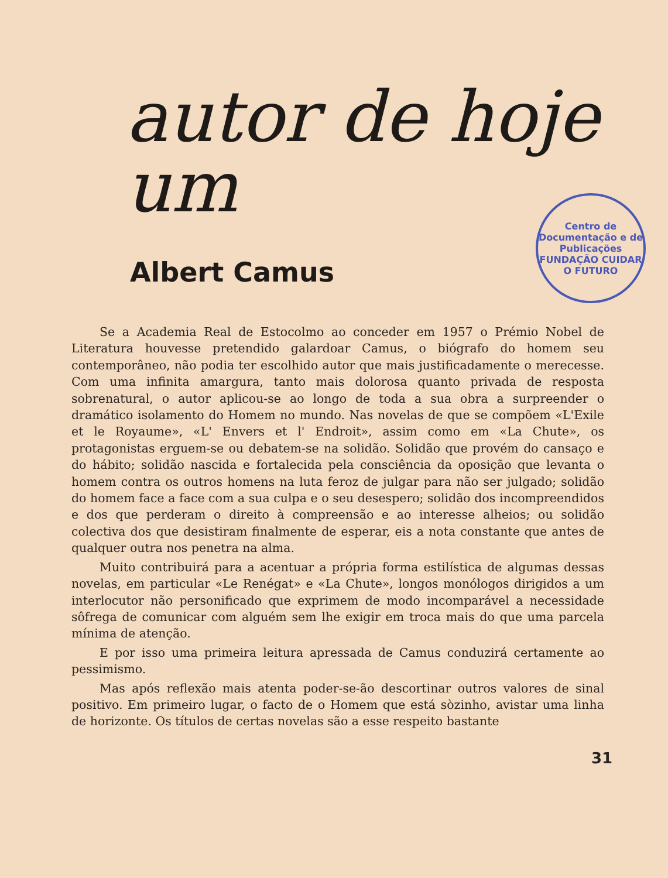autor de hoje um
Centro de Documentação e de Publicações
FUNDAÇÃO CUIDAR O FUTURO
Albert Camus
Se a Academia Real de Estocolmo ao conceder em 1957 o Prémio Nobel de Literatura houvesse pretendido galardoar Camus, o biógrafo do homem seu contemporâneo, não podia ter escolhido autor que mais justificadamente o merecesse. Com uma infinita amargura, tanto mais dolorosa quanto privada de resposta sobrenatural, o autor aplicou-se ao longo de toda a sua obra a surpreender o dramático isolamento do Homem no mundo. Nas novelas de que se compõem «L'Exile et le Royaume», «L' Envers et l' Endroit», assim como em «La Chute», os protagonistas erguem-se ou debatem-se na solidão. Solidão que provém do cansaço e do hábito; solidão nascida e fortalecida pela consciência da oposição que levanta o homem contra os outros homens na luta feroz de julgar para não ser julgado; solidão do homem face a face com a sua culpa e o seu desespero; solidão dos incompreendidos e dos que perderam o direito à compreensão e ao interesse alheios; ou solidão colectiva dos que desistiram finalmente de esperar, eis a nota constante que antes de qualquer outra nos penetra na alma.
Muito contribuirá para a acentuar a própria forma estilística de algumas dessas novelas, em particular «Le Renégat» e «La Chute», longos monólogos dirigidos a um interlocutor não personificado que exprimem de modo incomparável a necessidade sôfrega de comunicar com alguém sem lhe exigir em troca mais do que uma parcela mínima de atenção.
E por isso uma primeira leitura apressada de Camus conduzirá certamente ao pessimismo.
Mas após reflexão mais atenta poder-se-ão descortinar outros valores de sinal positivo. Em primeiro lugar, o facto de o Homem que está sòzinho, avistar uma linha de horizonte. Os títulos de certas novelas são a esse respeito bastante
31